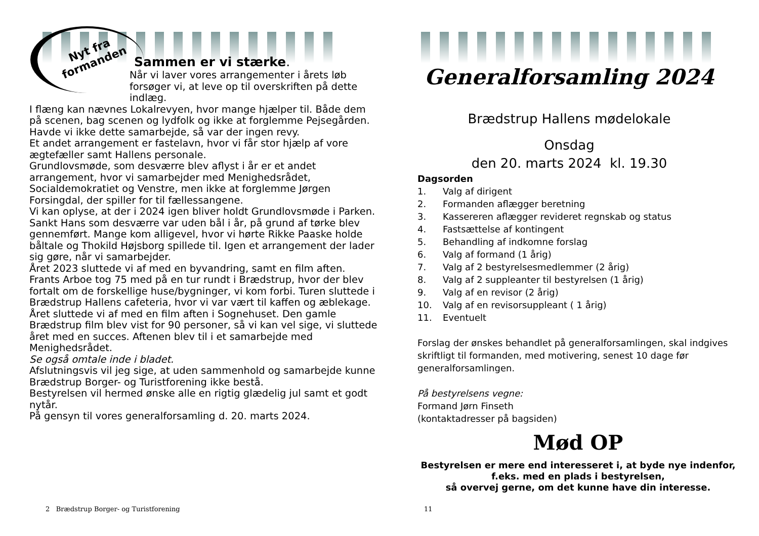Nyt fra
formanden
Sammen er vi stærke.
Når vi laver vores arrangementer i årets løb forsøger vi, at leve op til overskriften på dette indlæg.
I flæng kan nævnes Lokalrevyen, hvor mange hjælper til. Både dem på scenen, bag scenen og lydfolk og ikke at forglemme Pejsegården. Havde vi ikke dette samarbejde, så var der ingen revy.
Et andet arrangement er fastelavn, hvor vi får stor hjælp af vore ægtefæller samt Hallens personale.
Grundlovsmøde, som desværre blev aflyst i år er et andet arrangement, hvor vi samarbejder med Menighedsrådet, Socialdemokratiet og Venstre, men ikke at forglemme Jørgen Forsingdal, der spiller for til fællessangene.
Vi kan oplyse, at der i 2024 igen bliver holdt Grundlovsmøde i Parken.
Sankt Hans som desværre var uden bål i år, på grund af tørke blev gennemført. Mange kom alligevel, hvor vi hørte Rikke Paaske holde båltale og Thokild Højsborg spillede til. Igen et arrangement der lader sig gøre, når vi samarbejder.
Året 2023 sluttede vi af med en byvandring, samt en film aften.
Frants Arboe tog 75 med på en tur rundt i Brædstrup, hvor der blev fortalt om de forskellige huse/bygninger, vi kom forbi. Turen sluttede i Brædstrup Hallens cafeteria, hvor vi var vært til kaffen og æblekage.
Året sluttede vi af med en film aften i Sognehuset. Den gamle Brædstrup film blev vist for 90 personer, så vi kan vel sige, vi sluttede året med en succes. Aftenen blev til i et samarbejde med Menighedsrådet.
Se også omtale inde i bladet.
Afslutningsvis vil jeg sige, at uden sammenhold og samarbejde kunne Brædstrup Borger- og Turistforening ikke bestå.
Bestyrelsen vil hermed ønske alle en rigtig glædelig jul samt et godt nytår.
På gensyn til vores generalforsamling d. 20. marts 2024.
2 Brædstrup Borger- og Turistforening
Generalforsamling 2024
Brædstrup Hallens mødelokale
Onsdag
den 20. marts 2024 kl. 19.30
Dagsorden
1. Valg af dirigent
2. Formanden aflægger beretning
3. Kassereren aflægger revideret regnskab og status
4. Fastsættelse af kontingent
5. Behandling af indkomne forslag
6. Valg af formand (1 årig)
7. Valg af 2 bestyrelsesmedlemmer (2 årig)
8. Valg af 2 suppleanter til bestyrelsen (1 årig)
9. Valg af en revisor (2 årig)
10. Valg af en revisorsuppleant ( 1 årig)
11. Eventuelt
Forslag der ønskes behandlet på generalforsamlingen, skal indgives skriftligt til formanden, med motivering, senest 10 dage før generalforsamlingen.
På bestyrelsens vegne:
Formand Jørn Finseth
(kontaktadresser på bagsiden)
Mød OP
Bestyrelsen er mere end interesseret i, at byde nye indenfor, f.eks. med en plads i bestyrelsen,
så overvej gerne, om det kunne have din interesse.
11